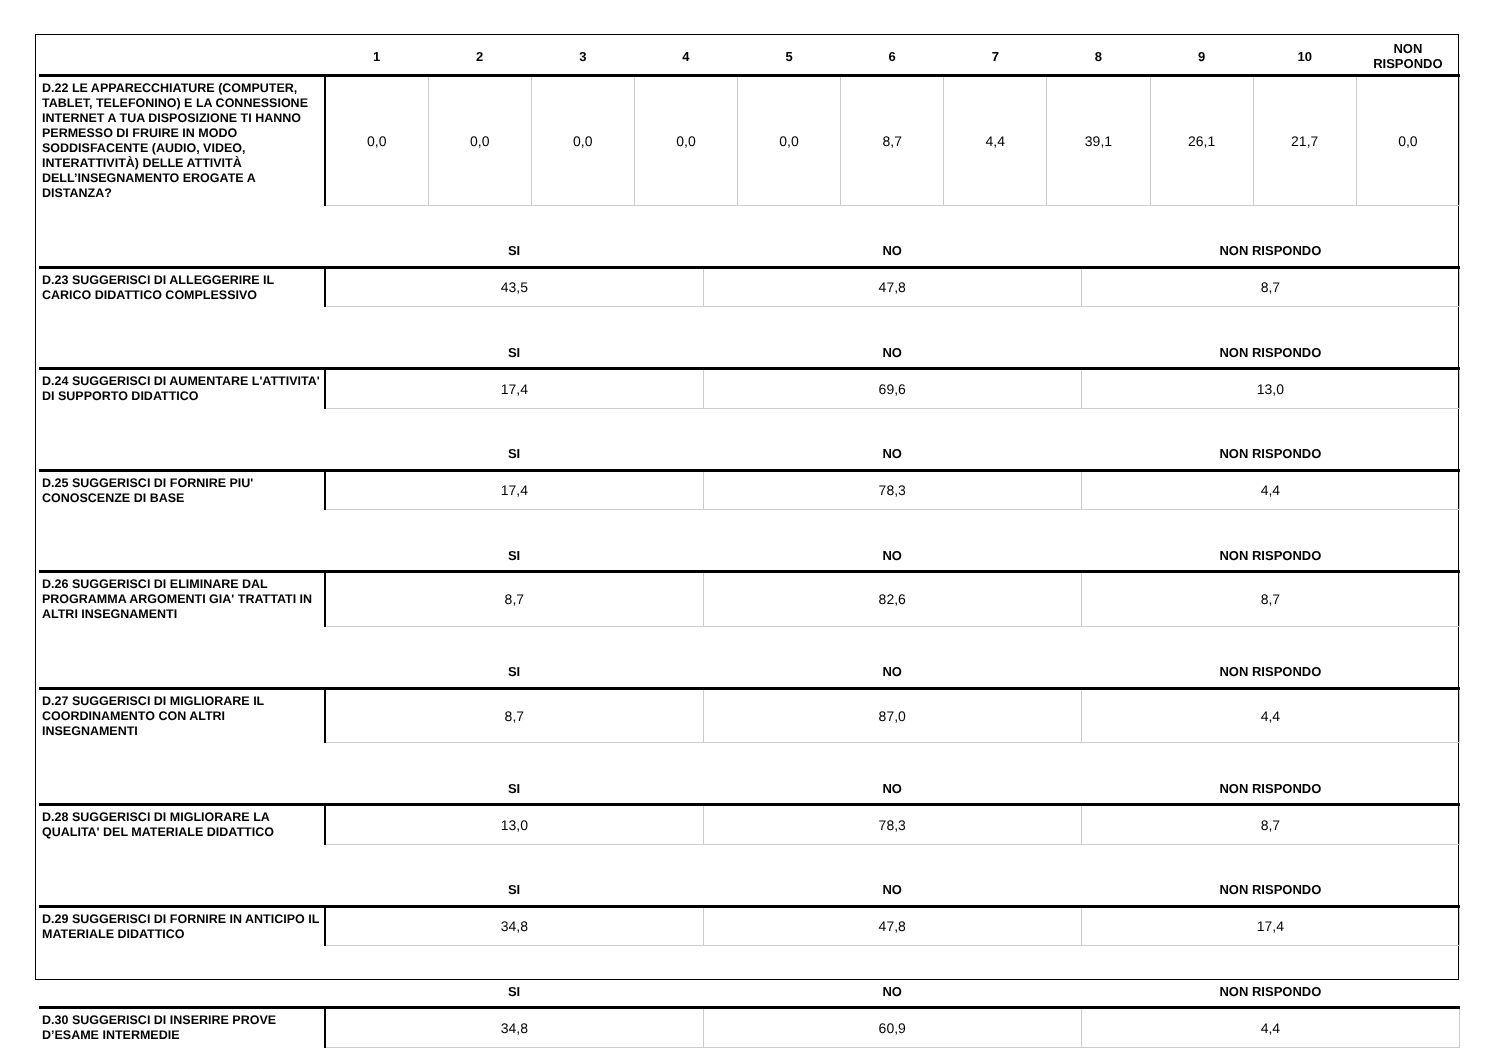| | 1 | 2 | 3 | 4 | 5 | 6 | 7 | 8 | 9 | 10 | NON RISPONDO |
| --- | --- | --- | --- | --- | --- | --- | --- | --- | --- | --- | --- |
| D.22 LE APPARECCHIATURE (COMPUTER, TABLET, TELEFONINO) E LA CONNESSIONE INTERNET A TUA DISPOSIZIONE TI HANNO PERMESSO DI FRUIRE IN MODO SODDISFACENTE (AUDIO, VIDEO, INTERATTIVITÀ) DELLE ATTIVITÀ DELL’INSEGNAMENTO EROGATE A DISTANZA? | 0,0 | 0,0 | 0,0 | 0,0 | 0,0 | 8,7 | 4,4 | 39,1 | 26,1 | 21,7 | 0,0 |
| | SI | NO | NON RISPONDO |
| --- | --- | --- | --- |
| D.23 SUGGERISCI DI ALLEGGERIRE IL CARICO DIDATTICO COMPLESSIVO | 43,5 | 47,8 | 8,7 |
| | SI | NO | NON RISPONDO |
| D.24 SUGGERISCI DI AUMENTARE L'ATTIVITA' DI SUPPORTO DIDATTICO | 17,4 | 69,6 | 13,0 |
| | SI | NO | NON RISPONDO |
| D.25 SUGGERISCI DI FORNIRE PIU' CONOSCENZE DI BASE | 17,4 | 78,3 | 4,4 |
| | SI | NO | NON RISPONDO |
| D.26 SUGGERISCI DI ELIMINARE DAL PROGRAMMA ARGOMENTI GIA' TRATTATI IN ALTRI INSEGNAMENTI | 8,7 | 82,6 | 8,7 |
| | SI | NO | NON RISPONDO |
| D.27 SUGGERISCI DI MIGLIORARE IL COORDINAMENTO CON ALTRI INSEGNAMENTI | 8,7 | 87,0 | 4,4 |
| | SI | NO | NON RISPONDO |
| D.28 SUGGERISCI DI MIGLIORARE LA QUALITA' DEL MATERIALE DIDATTICO | 13,0 | 78,3 | 8,7 |
| | SI | NO | NON RISPONDO |
| D.29 SUGGERISCI DI FORNIRE IN ANTICIPO IL MATERIALE DIDATTICO | 34,8 | 47,8 | 17,4 |
| | SI | NO | NON RISPONDO |
| D.30 SUGGERISCI DI INSERIRE PROVE D’ESAME INTERMEDIE | 34,8 | 60,9 | 4,4 |